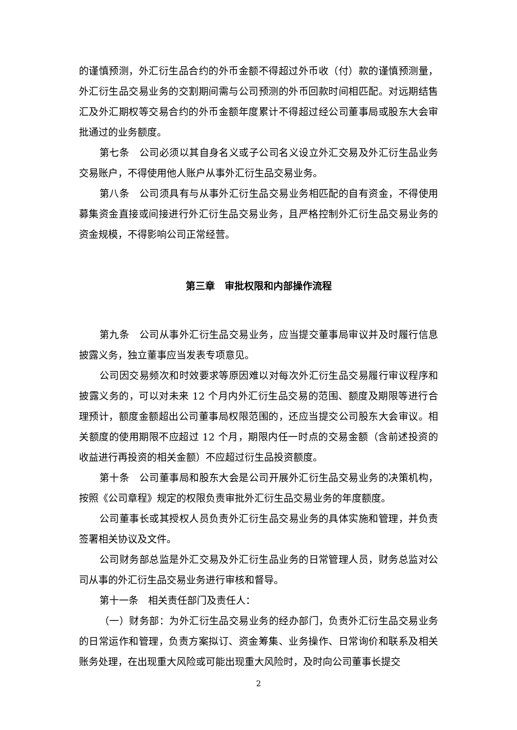的谨慎预测，外汇衍生品合约的外币金额不得超过外币收（付）款的谨慎预测量，外汇衍生品交易业务的交割期间需与公司预测的外币回款时间相匹配。对远期结售汇及外汇期权等交易合约的外币金额年度累计不得超过经公司董事局或股东大会审批通过的业务额度。
第七条　公司必须以其自身名义或子公司名义设立外汇交易及外汇衍生品业务交易账户，不得使用他人账户从事外汇衍生品交易业务。
第八条　公司须具有与从事外汇衍生品交易业务相匹配的自有资金，不得使用募集资金直接或间接进行外汇衍生品交易业务，且严格控制外汇衍生品交易业务的资金规模，不得影响公司正常经营。
第三章　审批权限和内部操作流程
第九条　公司从事外汇衍生品交易业务，应当提交董事局审议并及时履行信息披露义务，独立董事应当发表专项意见。
公司因交易频次和时效要求等原因难以对每次外汇衍生品交易履行审议程序和披露义务的，可以对未来 12 个月内外汇衍生品交易的范围、额度及期限等进行合理预计，额度金额超出公司董事局权限范围的，还应当提交公司股东大会审议。相关额度的使用期限不应超过 12 个月，期限内任一时点的交易金额（含前述投资的收益进行再投资的相关金额）不应超过衍生品投资额度。
第十条　公司董事局和股东大会是公司开展外汇衍生品交易业务的决策机构，按照《公司章程》规定的权限负责审批外汇衍生品交易业务的年度额度。
公司董事长或其授权人员负责外汇衍生品交易业务的具体实施和管理，并负责签署相关协议及文件。
公司财务部总监是外汇交易及外汇衍生品业务的日常管理人员，财务总监对公司从事的外汇衍生品交易业务进行审核和督导。
第十一条　相关责任部门及责任人：
（一）财务部：为外汇衍生品交易业务的经办部门，负责外汇衍生品交易业务的日常运作和管理，负责方案拟订、资金筹集、业务操作、日常询价和联系及相关账务处理，在出现重大风险或可能出现重大风险时，及时向公司董事长提交
2